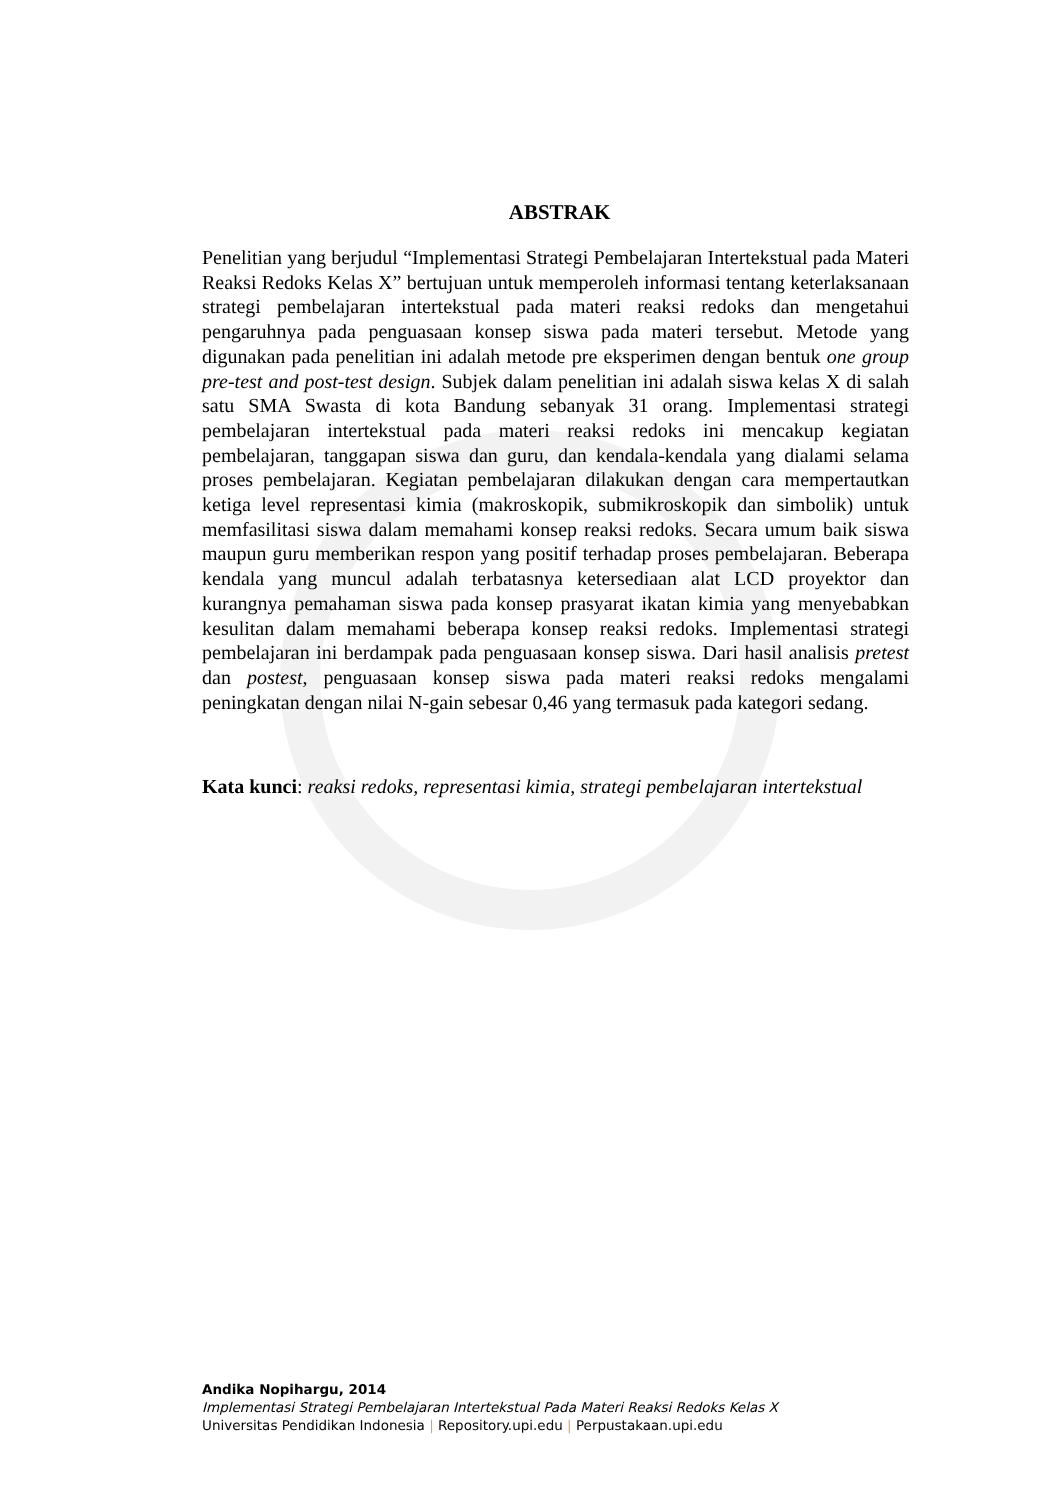ABSTRAK
Penelitian yang berjudul “Implementasi Strategi Pembelajaran Intertekstual pada Materi Reaksi Redoks Kelas X” bertujuan untuk memperoleh informasi tentang keterlaksanaan strategi pembelajaran intertekstual pada materi reaksi redoks dan mengetahui pengaruhnya pada penguasaan konsep siswa pada materi tersebut. Metode yang digunakan pada penelitian ini adalah metode pre eksperimen dengan bentuk one group pre-test and post-test design. Subjek dalam penelitian ini adalah siswa kelas X di salah satu SMA Swasta di kota Bandung sebanyak 31 orang. Implementasi strategi pembelajaran intertekstual pada materi reaksi redoks ini mencakup kegiatan pembelajaran, tanggapan siswa dan guru, dan kendala-kendala yang dialami selama proses pembelajaran. Kegiatan pembelajaran dilakukan dengan cara mempertautkan ketiga level representasi kimia (makroskopik, submikroskopik dan simbolik) untuk memfasilitasi siswa dalam memahami konsep reaksi redoks. Secara umum baik siswa maupun guru memberikan respon yang positif terhadap proses pembelajaran. Beberapa kendala yang muncul adalah terbatasnya ketersediaan alat LCD proyektor dan kurangnya pemahaman siswa pada konsep prasyarat ikatan kimia yang menyebabkan kesulitan dalam memahami beberapa konsep reaksi redoks. Implementasi strategi pembelajaran ini berdampak pada penguasaan konsep siswa. Dari hasil analisis pretest dan postest, penguasaan konsep siswa pada materi reaksi redoks mengalami peningkatan dengan nilai N-gain sebesar 0,46 yang termasuk pada kategori sedang.
Kata kunci: reaksi redoks, representasi kimia, strategi pembelajaran intertekstual
Andika Nopihargu, 2014
Implementasi Strategi Pembelajaran Intertekstual Pada Materi Reaksi Redoks Kelas X
Universitas Pendidikan Indonesia | Repository.upi.edu | Perpustakaan.upi.edu